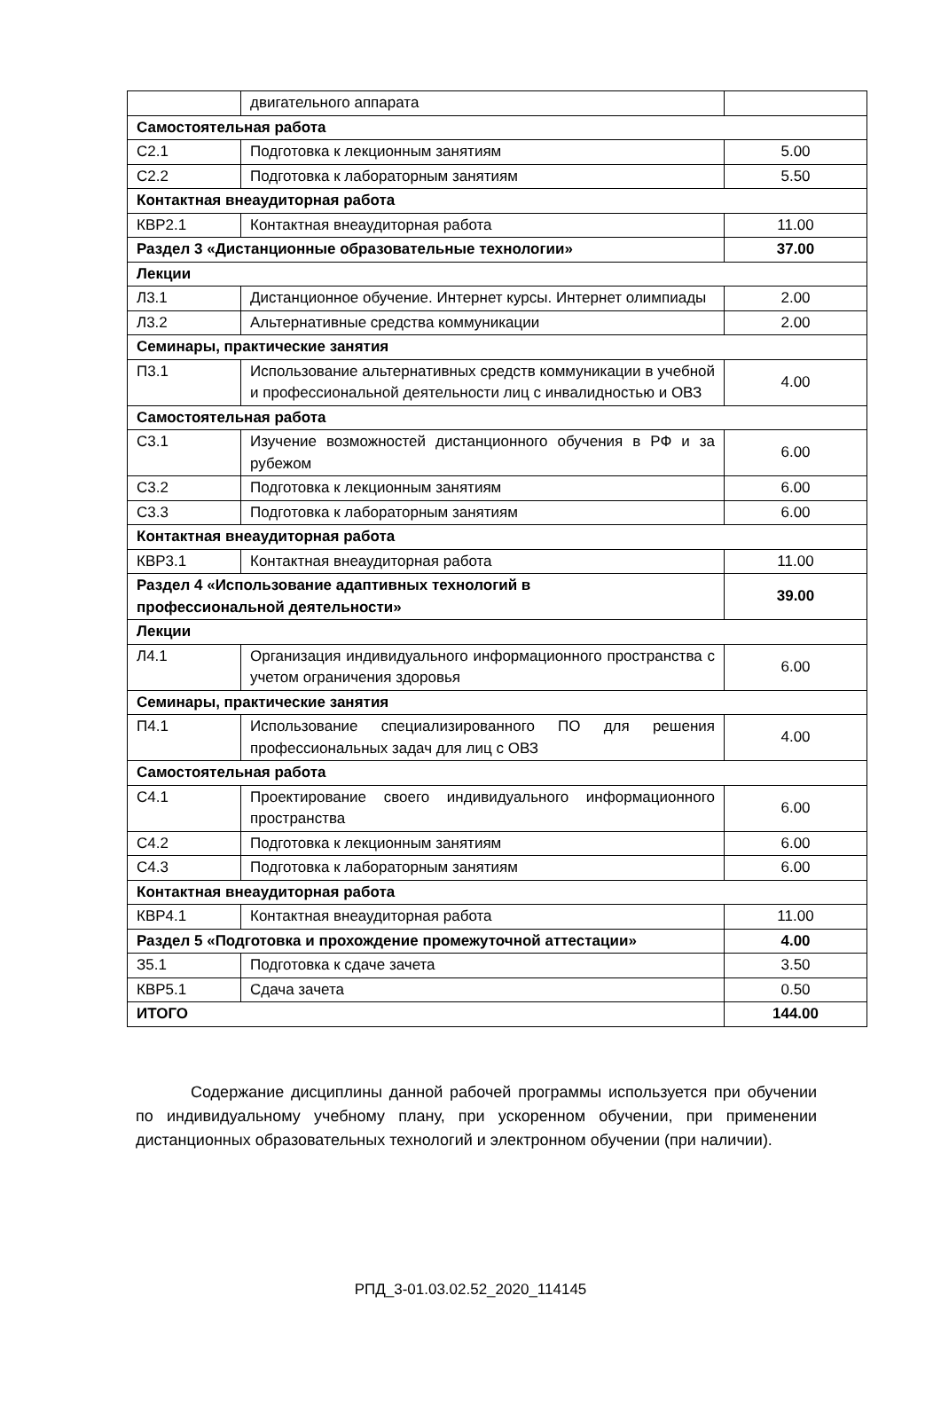| | двигательного аппарата | |
| Самостоятельная работа | | |
| С2.1 | Подготовка к лекционным занятиям | 5.00 |
| С2.2 | Подготовка к лабораторным занятиям | 5.50 |
| Контактная внеаудиторная работа | | |
| КВР2.1 | Контактная внеаудиторная работа | 11.00 |
| Раздел 3 «Дистанционные образовательные технологии» | | 37.00 |
| Лекции | | |
| Л3.1 | Дистанционное обучение. Интернет курсы. Интернет олимпиады | 2.00 |
| Л3.2 | Альтернативные средства коммуникации | 2.00 |
| Семинары, практические занятия | | |
| П3.1 | Использование альтернативных средств коммуникации в учебной и профессиональной деятельности лиц с инвалидностью и ОВЗ | 4.00 |
| Самостоятельная работа | | |
| С3.1 | Изучение возможностей дистанционного обучения в РФ и за рубежом | 6.00 |
| С3.2 | Подготовка к лекционным занятиям | 6.00 |
| С3.3 | Подготовка к лабораторным занятиям | 6.00 |
| Контактная внеаудиторная работа | | |
| КВР3.1 | Контактная внеаудиторная работа | 11.00 |
| Раздел 4 «Использование адаптивных технологий в профессиональной деятельности» | | 39.00 |
| Лекции | | |
| Л4.1 | Организация индивидуального информационного пространства с учетом ограничения здоровья | 6.00 |
| Семинары, практические занятия | | |
| П4.1 | Использование специализированного ПО для решения профессиональных задач для лиц с ОВЗ | 4.00 |
| Самостоятельная работа | | |
| С4.1 | Проектирование своего индивидуального информационного пространства | 6.00 |
| С4.2 | Подготовка к лекционным занятиям | 6.00 |
| С4.3 | Подготовка к лабораторным занятиям | 6.00 |
| Контактная внеаудиторная работа | | |
| КВР4.1 | Контактная внеаудиторная работа | 11.00 |
| Раздел 5 «Подготовка и прохождение промежуточной аттестации» | | 4.00 |
| З5.1 | Подготовка к сдаче зачета | 3.50 |
| КВР5.1 | Сдача зачета | 0.50 |
| ИТОГО | | 144.00 |
Содержание дисциплины данной рабочей программы используется при обучении по индивидуальному учебному плану, при ускоренном обучении, при применении дистанционных образовательных технологий и электронном обучении (при наличии).
РПД_3-01.03.02.52_2020_114145